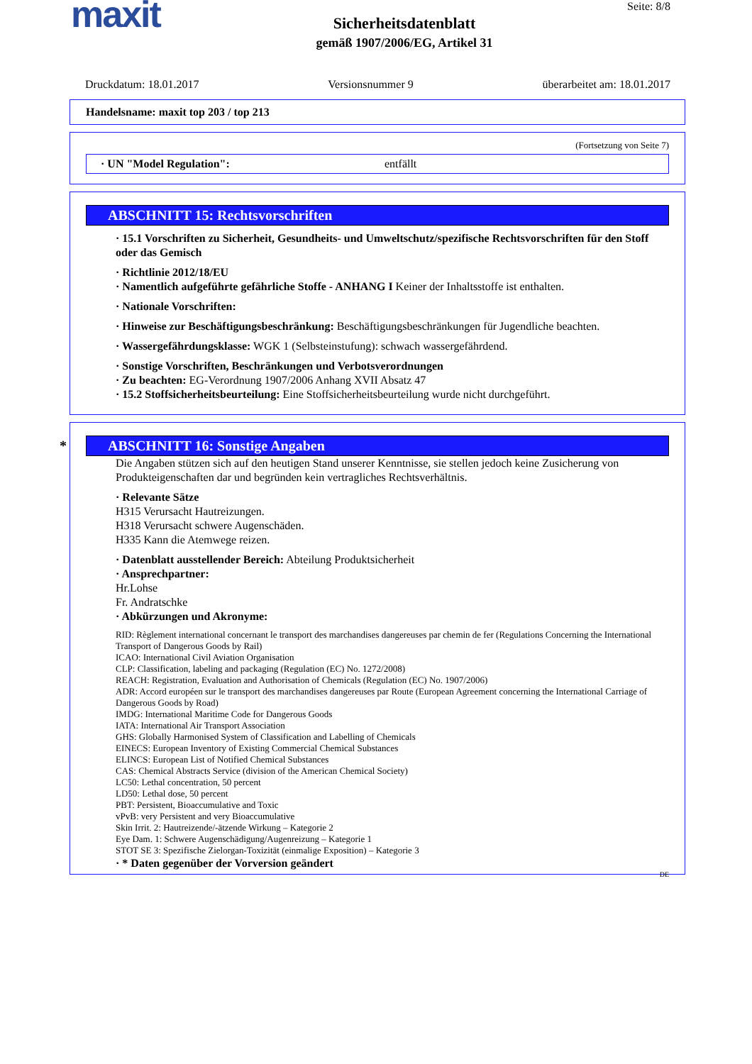maxit Seite: 8/8
Sicherheitsdatenblatt
gemäß 1907/2006/EG, Artikel 31
Druckdatum: 18.01.2017 Versionsnummer 9 überarbeitet am: 18.01.2017
Handelsname: maxit top 203 / top 213
(Fortsetzung von Seite 7)
· UN "Model Regulation": entfällt
ABSCHNITT 15: Rechtsvorschriften
· 15.1 Vorschriften zu Sicherheit, Gesundheits- und Umweltschutz/spezifische Rechtsvorschriften für den Stoff oder das Gemisch
· Richtlinie 2012/18/EU
· Namentlich aufgeführte gefährliche Stoffe - ANHANG I Keiner der Inhaltsstoffe ist enthalten.
· Nationale Vorschriften:
· Hinweise zur Beschäftigungsbeschränkung: Beschäftigungsbeschränkungen für Jugendliche beachten.
· Wassergefährdungsklasse: WGK 1 (Selbsteinstufung): schwach wassergefährdend.
· Sonstige Vorschriften, Beschränkungen und Verbotsverordnungen
· Zu beachten: EG-Verordnung 1907/2006 Anhang XVII Absatz 47
· 15.2 Stoffsicherheitsbeurteilung: Eine Stoffsicherheitsbeurteilung wurde nicht durchgeführt.
* ABSCHNITT 16: Sonstige Angaben
Die Angaben stützen sich auf den heutigen Stand unserer Kenntnisse, sie stellen jedoch keine Zusicherung von Produkteigenschaften dar und begründen kein vertragliches Rechtsverhältnis.
· Relevante Sätze
H315 Verursacht Hautreizungen.
H318 Verursacht schwere Augenschäden.
H335 Kann die Atemwege reizen.
· Datenblatt ausstellender Bereich: Abteilung Produktsicherheit
· Ansprechpartner:
Hr.Lohse
Fr. Andratschke
· Abkürzungen und Akronyme:
RID: Règlement international concernant le transport des marchandises dangereuses par chemin de fer (Regulations Concerning the International Transport of Dangerous Goods by Rail)
ICAO: International Civil Aviation Organisation
CLP: Classification, labeling and packaging (Regulation (EC) No. 1272/2008)
REACH: Registration, Evaluation and Authorisation of Chemicals (Regulation (EC) No. 1907/2006)
ADR: Accord européen sur le transport des marchandises dangereuses par Route (European Agreement concerning the International Carriage of Dangerous Goods by Road)
IMDG: International Maritime Code for Dangerous Goods
IATA: International Air Transport Association
GHS: Globally Harmonised System of Classification and Labelling of Chemicals
EINECS: European Inventory of Existing Commercial Chemical Substances
ELINCS: European List of Notified Chemical Substances
CAS: Chemical Abstracts Service (division of the American Chemical Society)
LC50: Lethal concentration, 50 percent
LD50: Lethal dose, 50 percent
PBT: Persistent, Bioaccumulative and Toxic
vPvB: very Persistent and very Bioaccumulative
Skin Irrit. 2: Hautreizende/-ätzende Wirkung – Kategorie 2
Eye Dam. 1: Schwere Augenschädigung/Augenreizung – Kategorie 1
STOT SE 3: Spezifische Zielorgan-Toxizität (einmalige Exposition) – Kategorie 3
· * Daten gegenüber der Vorversion geändert
DE